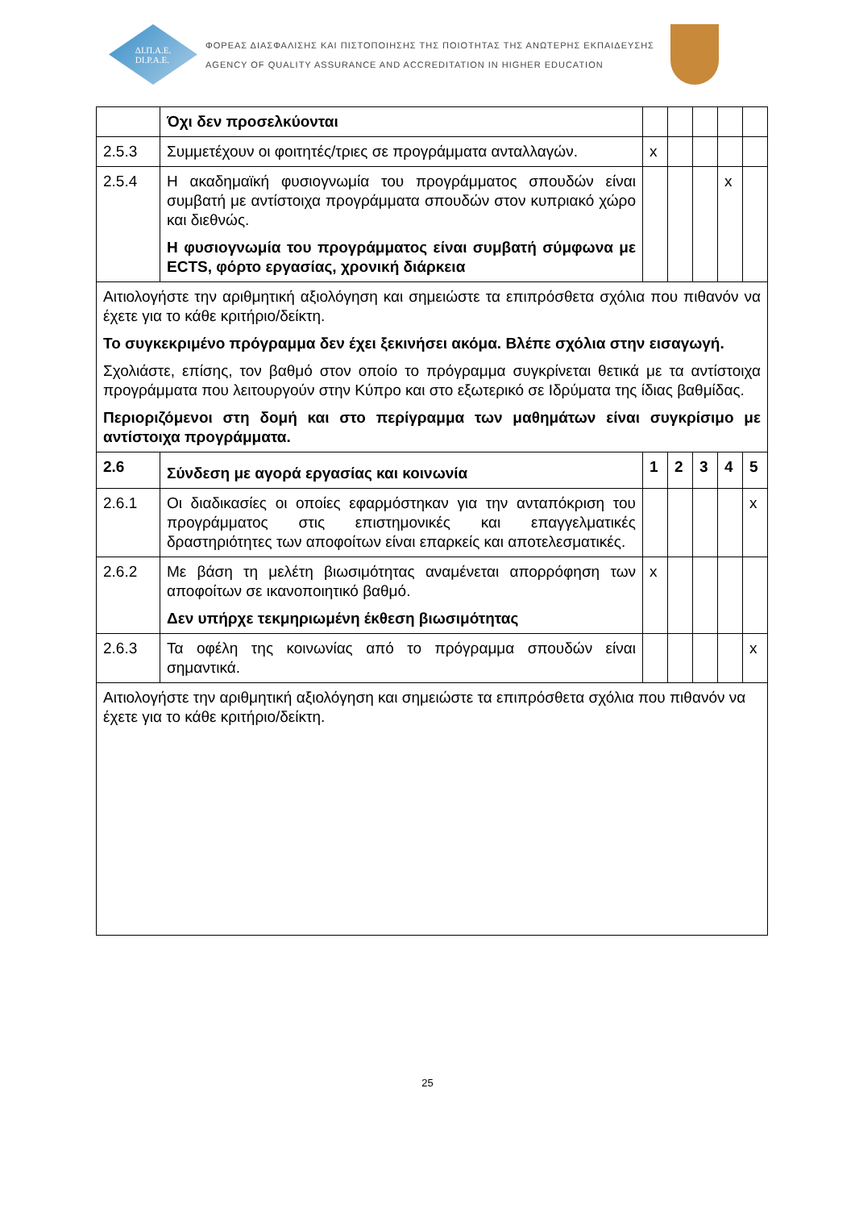ΔΙ.Π.Α.Ε.
DI.P.A.E.
ΦΟΡΕΑΣ ΔΙΑΣΦΑΛΙΣΗΣ ΚΑΙ ΠΙΣΤΟΠΟΙΗΣΗΣ ΤΗΣ ΠΟΙΟΤΗΤΑΣ ΤΗΣ ΑΝΩΤΕΡΗΣ ΕΚΠΑΙΔΕΥΣΗΣ
AGENCY OF QUALITY ASSURANCE AND ACCREDITATION IN HIGHER EDUCATION
| | Όχι δεν προσελκύονται | | | | | |
| 2.5.3 | Συμμετέχουν οι φοιτητές/τριες σε προγράμματα ανταλλαγών. | x | | | | |
| 2.5.4 | Η ακαδημαϊκή φυσιογνωμία του προγράμματος σπουδών είναι συμβατή με αντίστοιχα προγράμματα σπουδών στον κυπριακό χώρο και διεθνώς. Η φυσιογνωμία του προγράμματος είναι συμβατή σύμφωνα με ECTS, φόρτο εργασίας, χρονική διάρκεια | | | | x | |
| Αιτιολογήστε την αριθμητική αξιολόγηση και σημειώστε τα επιπρόσθετα σχόλια που πιθανόν να έχετε για το κάθε κριτήριο/δείκτη. Το συγκεκριμένο πρόγραμμα δεν έχει ξεκινήσει ακόμα. Βλέπε σχόλια στην εισαγωγή. Σχολιάστε, επίσης, τον βαθμό στον οποίο το πρόγραμμα συγκρίνεται θετικά με τα αντίστοιχα προγράμματα που λειτουργούν στην Κύπρο και στο εξωτερικό σε Ιδρύματα της ίδιας βαθμίδας. Περιοριζόμενοι στη δομή και στο περίγραμμα των μαθημάτων είναι συγκρίσιμο με αντίστοιχα προγράμματα. | | | | | | |
| 2.6 | Σύνδεση με αγορά εργασίας και κοινωνία | 1 | 2 | 3 | 4 | 5 |
| 2.6.1 | Οι διαδικασίες οι οποίες εφαρμόστηκαν για την ανταπόκριση του προγράμματος στις επιστημονικές και επαγγελματικές δραστηριότητες των αποφοίτων είναι επαρκείς και αποτελεσματικές. | | | | | x |
| 2.6.2 | Με βάση τη μελέτη βιωσιμότητας αναμένεται απορρόφηση των αποφοίτων σε ικανοποιητικό βαθμό. Δεν υπήρχε τεκμηριωμένη έκθεση βιωσιμότητας | x | | | | |
| 2.6.3 | Τα οφέλη της κοινωνίας από το πρόγραμμα σπουδών είναι σημαντικά. | | | | | x |
| Αιτιολογήστε την αριθμητική αξιολόγηση και σημειώστε τα επιπρόσθετα σχόλια που πιθανόν να έχετε για το κάθε κριτήριο/δείκτη. | | | | | | |
25